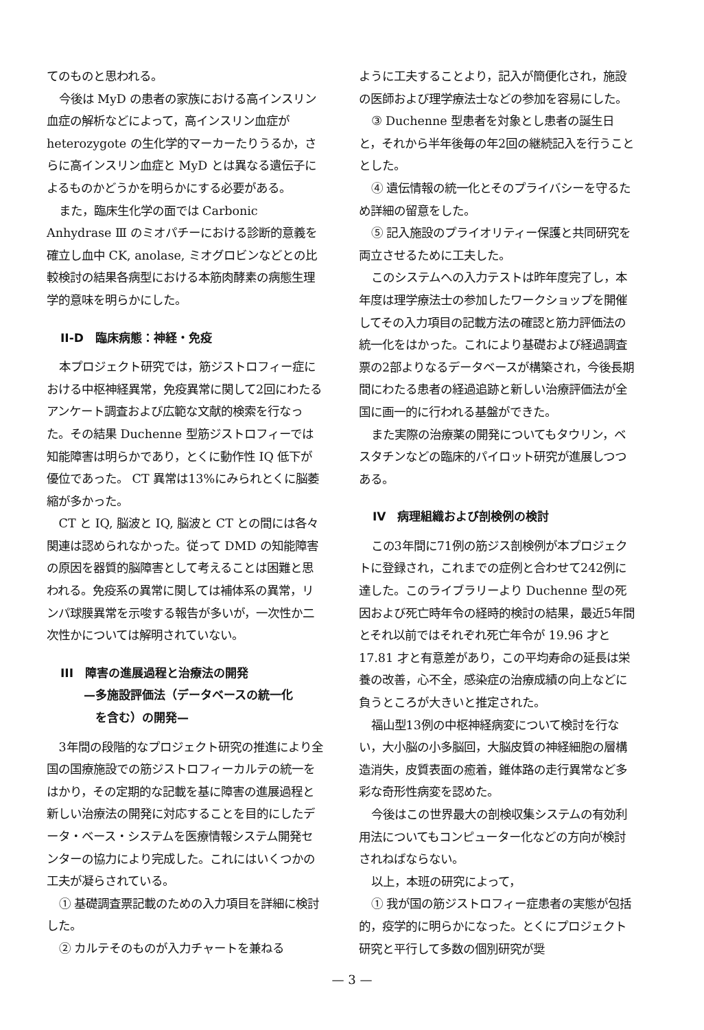てのものと思われる。
今後は MyD の患者の家族における高インスリン血症の解析などによって，高インスリン血症が heterozygote の生化学的マーカーたりうるか，さらに高インスリン血症と MyD とは異なる遺伝子によるものかどうかを明らかにする必要がある。
また，臨床生化学の面では Carbonic Anhydrase Ⅲ のミオパチーにおける診断的意義を確立し血中 CK, anolase, ミオグロビンなどとの比較検討の結果各病型における本筋肉酵素の病態生理学的意味を明らかにした。
II-D　臨床病態：神経・免疫
本プロジェクト研究では，筋ジストロフィー症における中枢神経異常，免疫異常に関して2回にわたるアンケート調査および広範な文献的検索を行なった。その結果 Duchenne 型筋ジストロフィーでは知能障害は明らかであり，とくに動作性 IQ 低下が優位であった。 CT 異常は13%にみられとくに脳萎縮が多かった。
CT と IQ, 脳波と IQ, 脳波と CT との間には各々関連は認められなかった。従って DMD の知能障害の原因を器質的脳障害として考えることは困難と思われる。免疫系の異常に関しては補体系の異常，リンパ球膜異常を示唆する報告が多いが，一次性か二次性かについては解明されていない。
III　障害の進展過程と治療法の開発
　　—多施設評価法（データベースの統一化
　　　を含む）の開発—
3年間の段階的なプロジェクト研究の推進により全国の国療施設での筋ジストロフィーカルテの統一をはかり，その定期的な記載を基に障害の進展過程と新しい治療法の開発に対応することを目的にしたデータ・ベース・システムを医療情報システム開発センターの協力により完成した。これにはいくつかの工夫が凝らされている。
① 基礎調査票記載のための入力項目を詳細に検討した。
② カルテそのものが入力チャートを兼ねる
ように工夫することより，記入が簡便化され，施設の医師および理学療法士などの参加を容易にした。
③ Duchenne 型患者を対象とし患者の誕生日と，それから半年後毎の年2回の継続記入を行うこととした。
④ 遺伝情報の統一化とそのプライバシーを守るため詳細の留意をした。
⑤ 記入施設のプライオリティー保護と共同研究を両立させるために工夫した。
このシステムへの入力テストは昨年度完了し，本年度は理学療法士の参加したワークショップを開催してその入力項目の記載方法の確認と筋力評価法の統一化をはかった。これにより基礎および経過調査票の2部よりなるデータベースが構築され，今後長期間にわたる患者の経過追跡と新しい治療評価法が全国に画一的に行われる基盤ができた。
また実際の治療薬の開発についてもタウリン，ベスタチンなどの臨床的パイロット研究が進展しつつある。
IV　病理組織および剖検例の検討
この3年間に71例の筋ジス剖検例が本プロジェクトに登録され，これまでの症例と合わせて242例に達した。このライブラリーより Duchenne 型の死因および死亡時年令の経時的検討の結果，最近5年間とそれ以前ではそれぞれ死亡年令が 19.96 才と 17.81 才と有意差があり，この平均寿命の延長は栄養の改善，心不全，感染症の治療成績の向上などに負うところが大きいと推定された。
福山型13例の中枢神経病変について検討を行ない，大小脳の小多脳回，大脳皮質の神経細胞の層構造消失，皮質表面の癒着，錐体路の走行異常など多彩な奇形性病変を認めた。
今後はこの世界最大の剖検収集システムの有効利用法についてもコンピューター化などの方向が検討されねばならない。
以上，本班の研究によって，
① 我が国の筋ジストロフィー症患者の実態が包括的，疫学的に明らかになった。とくにプロジェクト研究と平行して多数の個別研究が奨
— 3 —